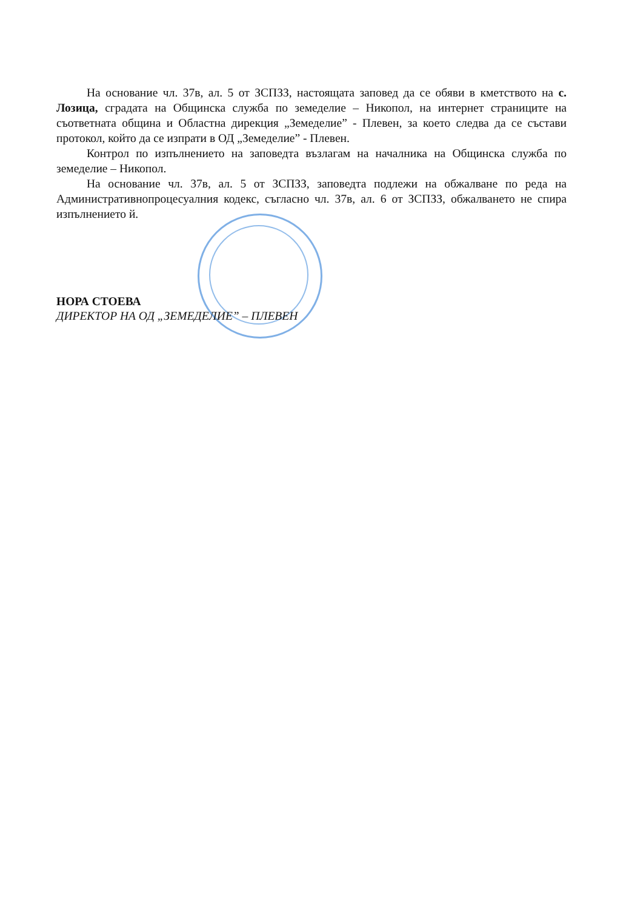На основание чл. 37в, ал. 5 от ЗСПЗЗ, настоящата заповед да се обяви в кметството на с. Лозица, сградата на Общинска служба по земеделие – Никопол, на интернет страниците на съответната община и Областна дирекция „Земеделие” - Плевен, за което следва да се състави протокол, който да се изпрати в ОД „Земеделие” - Плевен.
Контрол по изпълнението на заповедта възлагам на началника на Общинска служба по земеделие – Никопол.
На основание чл. 37в, ал. 5 от ЗСПЗЗ, заповедта подлежи на обжалване по реда на Административнопроцесуалния кодекс, съгласно чл. 37в, ал. 6 от ЗСПЗЗ, обжалването не спира изпълнението й.
НОРА СТОЕВА
ДИРЕКТОР НА ОД „ЗЕМЕДЕЛИЕ” – ПЛЕВЕН